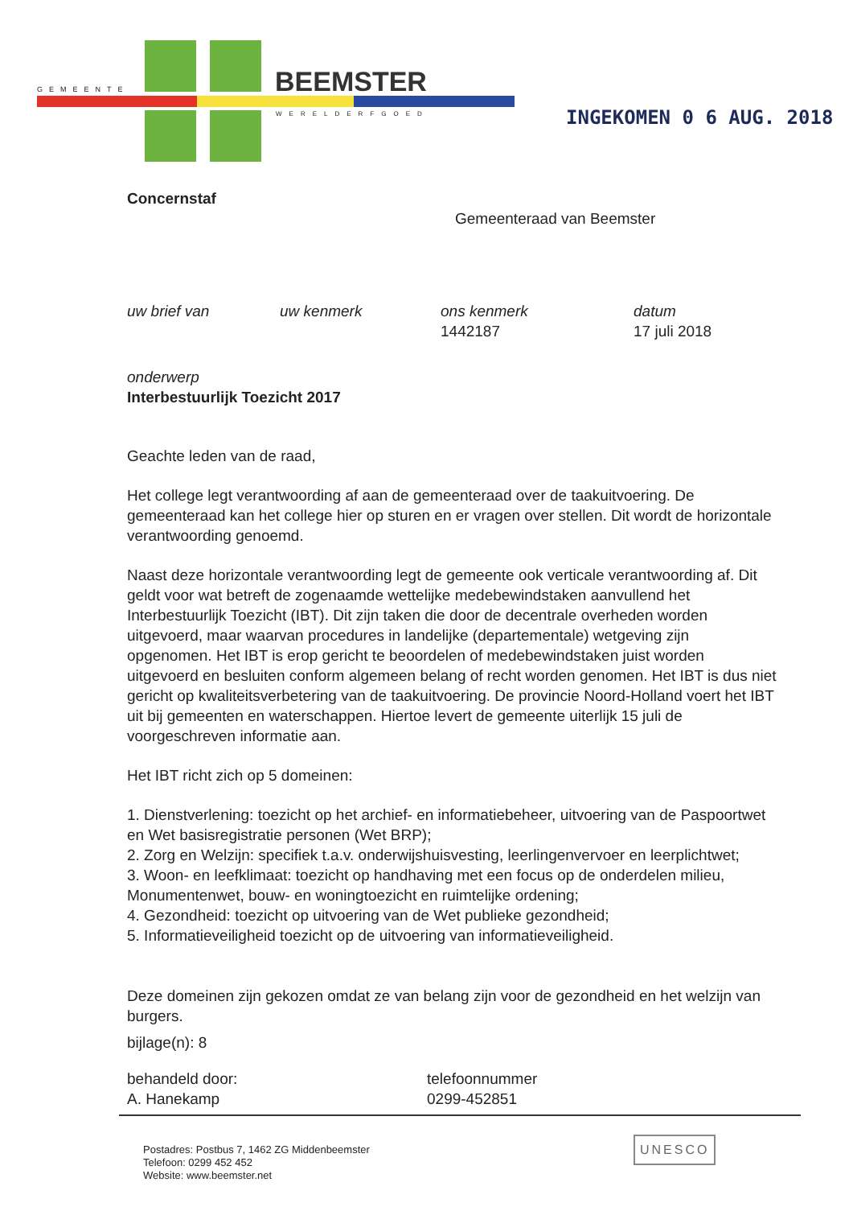GEMEENTE BEEMSTER
WERELDERFGOED INGEKOMEN 0 6 AUG. 2018
Concernstaf
Gemeenteraad van Beemster
uw brief van uw kenmerk ons kenmerk
1442187
datum
17 juli 2018
onderwerp
Interbestuurlijk Toezicht 2017
Geachte leden van de raad,
Het college legt verantwoording af aan de gemeenteraad over de taakuitvoering. De gemeenteraad kan het college hier op sturen en er vragen over stellen. Dit wordt de horizontale verantwoording genoemd.
Naast deze horizontale verantwoording legt de gemeente ook verticale verantwoording af. Dit geldt voor wat betreft de zogenaamde wettelijke medebewindstaken aanvullend het Interbestuurlijk Toezicht (IBT). Dit zijn taken die door de decentrale overheden worden uitgevoerd, maar waarvan procedures in landelijke (departementale) wetgeving zijn opgenomen. Het IBT is erop gericht te beoordelen of medebewindstaken juist worden uitgevoerd en besluiten conform algemeen belang of recht worden genomen. Het IBT is dus niet gericht op kwaliteitsverbetering van de taakuitvoering. De provincie Noord-Holland voert het IBT uit bij gemeenten en waterschappen. Hiertoe levert de gemeente uiterlijk 15 juli de voorgeschreven informatie aan.
Het IBT richt zich op 5 domeinen:
1. Dienstverlening: toezicht op het archief- en informatiebeheer, uitvoering van de Paspoortwet en Wet basisregistratie personen (Wet BRP);
2. Zorg en Welzijn: specifiek t.a.v. onderwijshuisvesting, leerlingenvervoer en leerplichtwet;
3. Woon- en leefklimaat: toezicht op handhaving met een focus op de onderdelen milieu, Monumentenwet, bouw- en woningtoezicht en ruimtelijke ordening;
4. Gezondheid: toezicht op uitvoering van de Wet publieke gezondheid;
5. Informatieveiligheid toezicht op de uitvoering van informatieveiligheid.
Deze domeinen zijn gekozen omdat ze van belang zijn voor de gezondheid en het welzijn van burgers.
bijlage(n): 8
behandeld door:
A. Hanekamp
telefoonnummer
0299-452851
Postadres: Postbus 7, 1462 ZG Middenbeemster
Telefoon: 0299 452 452
Website: www.beemster.net
UNESCO